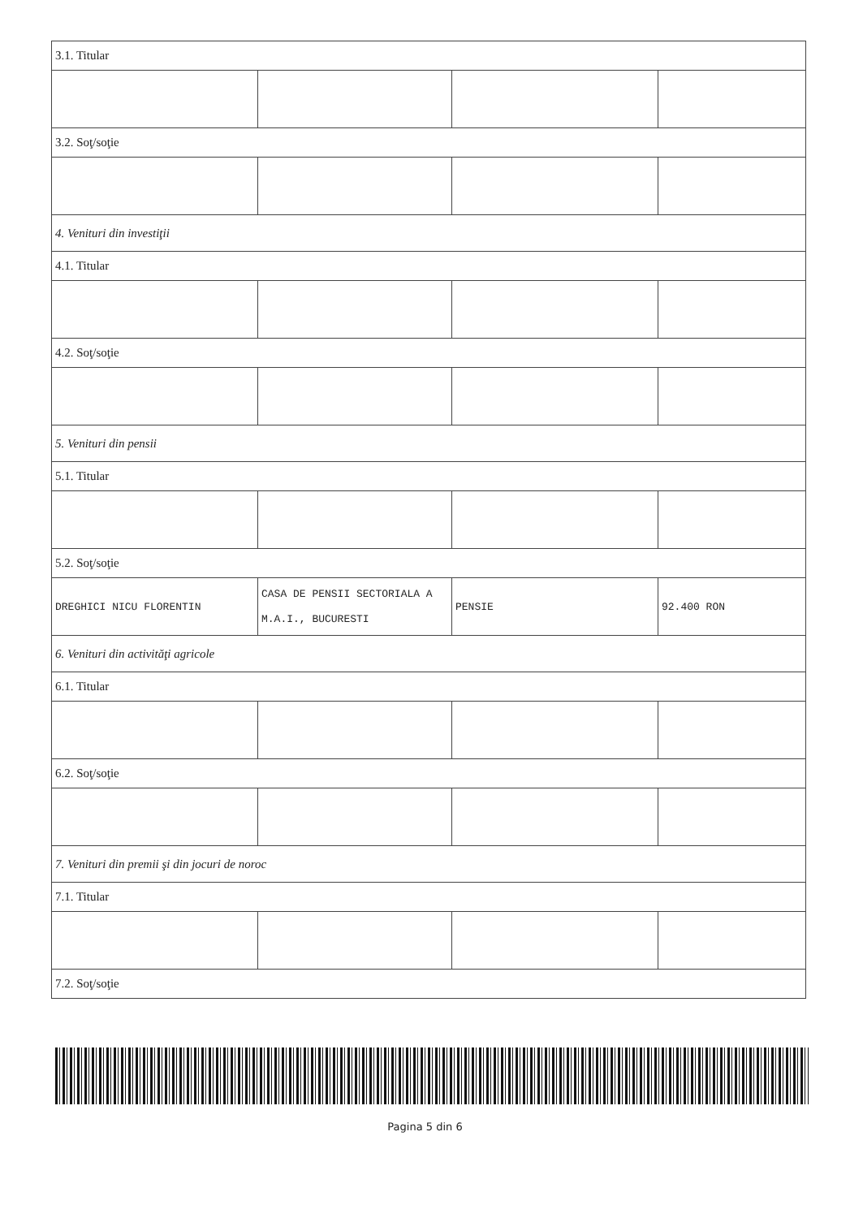| 3.1. Titular | | | |
| 3.2. Soţ/soţie | | | |
| 4. Venituri din investiţii | | | |
| 4.1. Titular | | | |
| 4.2. Soţ/soţie | | | |
| 5. Venituri din pensii | | | |
| 5.1. Titular | | | |
| 5.2. Soţ/soţie | | | |
| DREGHICI NICU FLORENTIN | CASA DE PENSII SECTORIALA A M.A.I., BUCURESTI | PENSIE | 92.400 RON |
| 6. Venituri din activităţi agricole | | | |
| 6.1. Titular | | | |
| 6.2. Soţ/soţie | | | |
| 7. Venituri din premii şi din jocuri de noroc | | | |
| 7.1. Titular | | | |
| 7.2. Soţ/soţie | | | |
Pagina 5 din 6